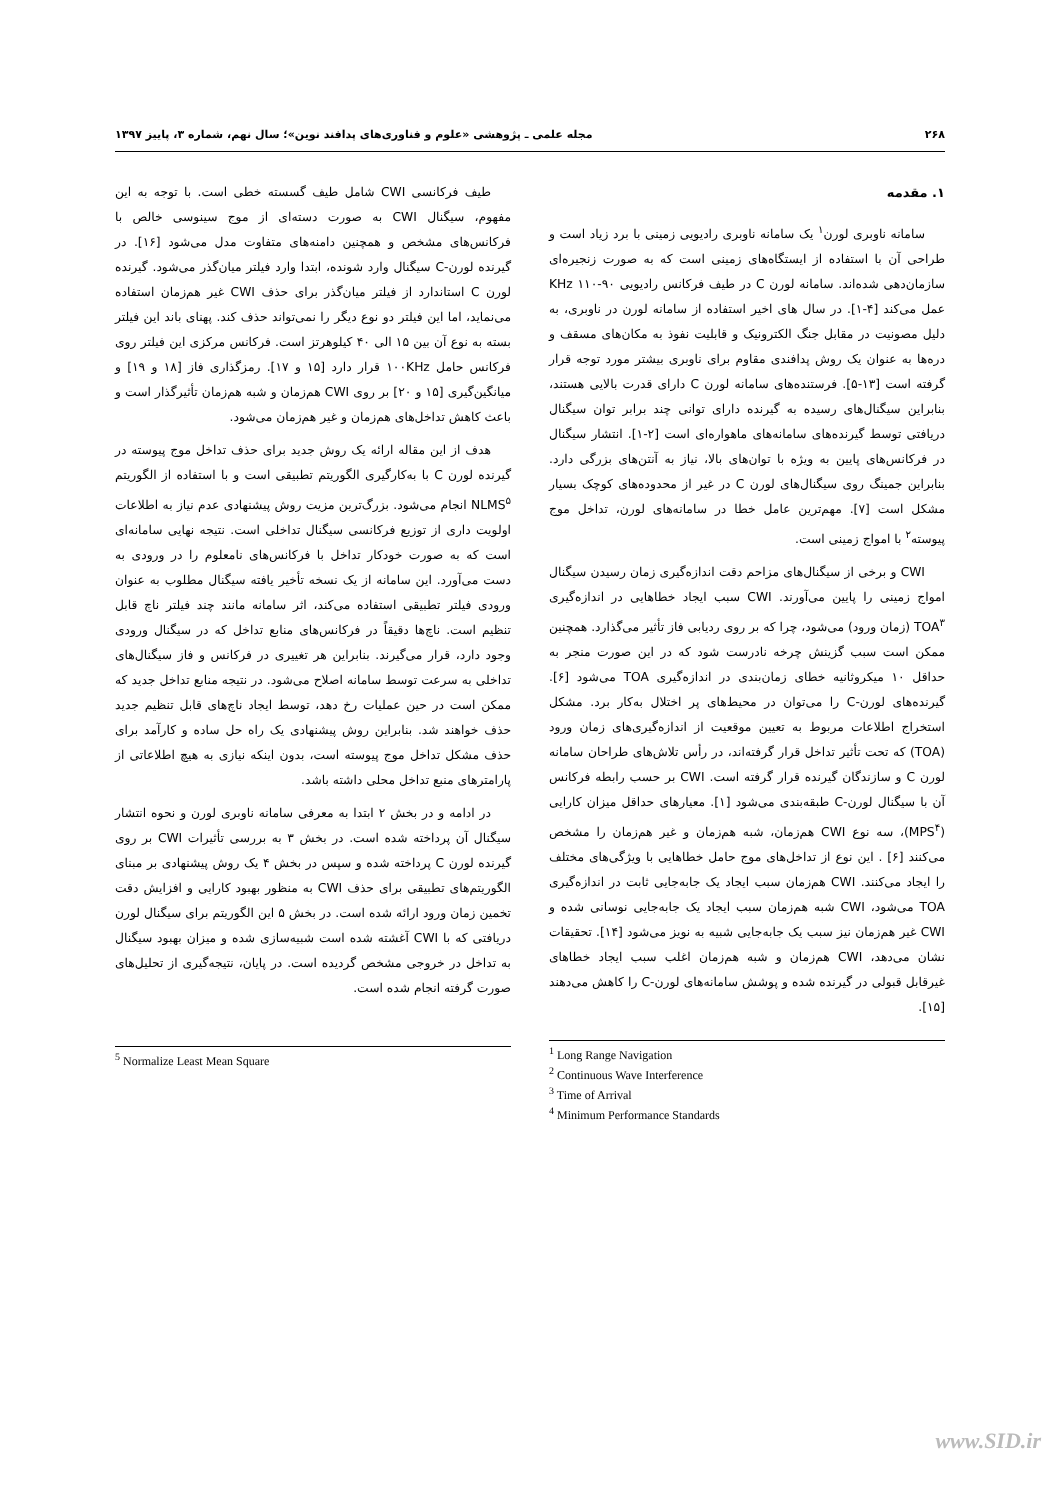۲۶۸ مجله علمی ـ پژوهشی «علوم و فناوری‌های پدافند نوین»؛ سال نهم، شماره ۳، پاییز ۱۳۹۷
۱. مقدمه
سامانه ناوبری لورن<sup>۱</sup> یک سامانه ناوبری رادیویی زمینی با برد زیاد است و طراحی آن با استفاده از ایستگاه‌های زمینی است که به صورت زنجیره‌ای سازمان‌دهی شده‌اند. سامانه لورن C در طیف فرکانس رادیویی KHz ۱۱۰-۹۰ عمل می‌کند [۴-۱]. در سال های اخیر استفاده از سامانه لورن در ناوبری، به دلیل مصونیت در مقابل جنگ الکترونیک و قابلیت نفوذ به مکان‌های مسقف و دره‌ها به عنوان یک روش پدافندی مقاوم برای ناوبری بیشتر مورد توجه قرار گرفته است [۱۳-۵]. فرستنده‌های سامانه لورن C دارای قدرت بالایی هستند، بنابراین سیگنال‌های رسیده به گیرنده دارای توانی چند برابر توان سیگنال دریافتی توسط گیرنده‌های سامانه‌های ماهواره‌ای است [۲-۱]. انتشار سیگنال در فرکانس‌های پایین به ویژه با توان‌های بالا، نیاز به آنتن‌های بزرگی دارد. بنابراین جمینگ روی سیگنال‌های لورن C در غیر از محدوده‌های کوچک بسیار مشکل است [۷]. مهم‌ترین عامل خطا در سامانه‌های لورن، تداخل موج پیوسته<sup>۲</sup> با امواج زمینی است.
CWI و برخی از سیگنال‌های مزاحم دقت اندازه‌گیری زمان رسیدن سیگنال امواج زمینی را پایین می‌آورند. CWI سبب ایجاد خطاهایی در اندازه‌گیری TOA<sup>۳</sup> (زمان ورود) می‌شود، چرا که بر روی ردیابی فاز تأثیر می‌گذارد. همچنین ممکن است سبب گزینش چرخه نادرست شود که در این صورت منجر به حداقل ۱۰ میکروثانیه خطای زمان‌بندی در اندازه‌گیری TOA می‌شود [۶]. گیرنده‌های لورن-C را می‌توان در محیط‌های پر اختلال به‌کار برد. مشکل استخراج اطلاعات مربوط به تعیین موقعیت از اندازه‌گیری‌های زمان ورود (TOA) که تحت تأثیر تداخل قرار گرفته‌اند، در رأس تلاش‌های طراحان سامانه لورن C و سازندگان گیرنده قرار گرفته است. CWI بر حسب رابطه فرکانس آن با سیگنال لورن-C طبقه‌بندی می‌شود [۱]. معیارهای حداقل میزان کارایی (MPS<sup>۴</sup>)، سه نوع CWI هم‌زمان، شبه هم‌زمان و غیر هم‌زمان را مشخص می‌کنند [۶] . این نوع از تداخل‌های موج حامل خطاهایی با ویژگی‌های مختلف را ایجاد می‌کنند. CWI هم‌زمان سبب ایجاد یک جابه‌جایی ثابت در اندازه‌گیری TOA می‌شود، CWI شبه هم‌زمان سبب ایجاد یک جابه‌جایی نوسانی شده و CWI غیر هم‌زمان نیز سبب یک جابه‌جایی شبیه به نویز می‌شود [۱۴]. تحقیقات نشان می‌دهد، CWI هم‌زمان و شبه هم‌زمان اغلب سبب ایجاد خطاهای غیرقابل قبولی در گیرنده شده و پوشش سامانه‌های لورن-C را کاهش می‌دهند [۱۵].
<sup>1</sup> Long Range Navigation
<sup>2</sup> Continuous Wave Interference
<sup>3</sup> Time of Arrival
<sup>4</sup> Minimum Performance Standards
طیف فرکانسی CWI شامل طیف گسسته خطی است. با توجه به این مفهوم، سیگنال CWI به صورت دسته‌ای از موج سینوسی خالص با فرکانس‌های مشخص و همچنین دامنه‌های متفاوت مدل می‌شود [۱۶]. در گیرنده لورن-C سیگنال وارد شونده، ابتدا وارد فیلتر میان‌گذر می‌شود. گیرنده لورن C استاندارد از فیلتر میان‌گذر برای حذف CWI غیر هم‌زمان استفاده می‌نماید، اما این فیلتر دو نوع دیگر را نمی‌تواند حذف کند. پهنای باند این فیلتر بسته به نوع آن بین ۱۵ الی ۴۰ کیلوهرتز است. فرکانس مرکزی این فیلتر روی فرکانس حامل ۱۰۰KHz قرار دارد [۱۵ و ۱۷]. رمزگذاری فاز [۱۸ و ۱۹] و میانگین‌گیری [۱۵ و ۲۰] بر روی CWI هم‌زمان و شبه هم‌زمان تأثیرگذار است و باعث کاهش تداخل‌های هم‌زمان و غیر هم‌زمان می‌شود.
هدف از این مقاله ارائه یک روش جدید برای حذف تداخل موج پیوسته در گیرنده لورن C با به‌کارگیری الگوریتم تطبیقی است و با استفاده از الگوریتم NLMS<sup>۵</sup> انجام می‌شود. بزرگ‌ترین مزیت روش پیشنهادی عدم نیاز به اطلاعات اولویت داری از توزیع فرکانسی سیگنال تداخلی است. نتیجه نهایی سامانه‌ای است که به صورت خودکار تداخل با فرکانس‌های نامعلوم را در ورودی به دست می‌آورد. این سامانه از یک نسخه تأخیر یافته سیگنال مطلوب به عنوان ورودی فیلتر تطبیقی استفاده می‌کند، اثر سامانه مانند چند فیلتر ناچ قابل تنظیم است. ناچ‌ها دقیقاً در فرکانس‌های منابع تداخل که در سیگنال ورودی وجود دارد، قرار می‌گیرند. بنابراین هر تغییری در فرکانس و فاز سیگنال‌های تداخلی به سرعت توسط سامانه اصلاح می‌شود. در نتیجه منابع تداخل جدید که ممکن است در حین عملیات رخ دهد، توسط ایجاد ناچ‌های قابل تنظیم جدید حذف خواهند شد. بنابراین روش پیشنهادی یک راه حل ساده و کارآمد برای حذف مشکل تداخل موج پیوسته است، بدون اینکه نیازی به هیچ اطلاعاتی از پارامترهای منبع تداخل محلی داشته باشد.
در ادامه و در بخش ۲ ابتدا به معرفی سامانه ناوبری لورن و نحوه انتشار سیگنال آن پرداخته شده است. در بخش ۳ به بررسی تأثیرات CWI بر روی گیرنده لورن C پرداخته شده و سپس در بخش ۴ یک روش پیشنهادی بر مبنای الگوریتم‌های تطبیقی برای حذف CWI به منظور بهبود کارایی و افزایش دقت تخمین زمان ورود ارائه شده است. در بخش ۵ این الگوریتم برای سیگنال لورن دریافتی که با CWI آغشته شده است شبیه‌سازی شده و میزان بهبود سیگنال به تداخل در خروجی مشخص گردیده است. در پایان، نتیجه‌گیری از تحلیل‌های صورت گرفته انجام شده است.
<sup>5</sup> Normalize Least Mean Square
www.SID.ir